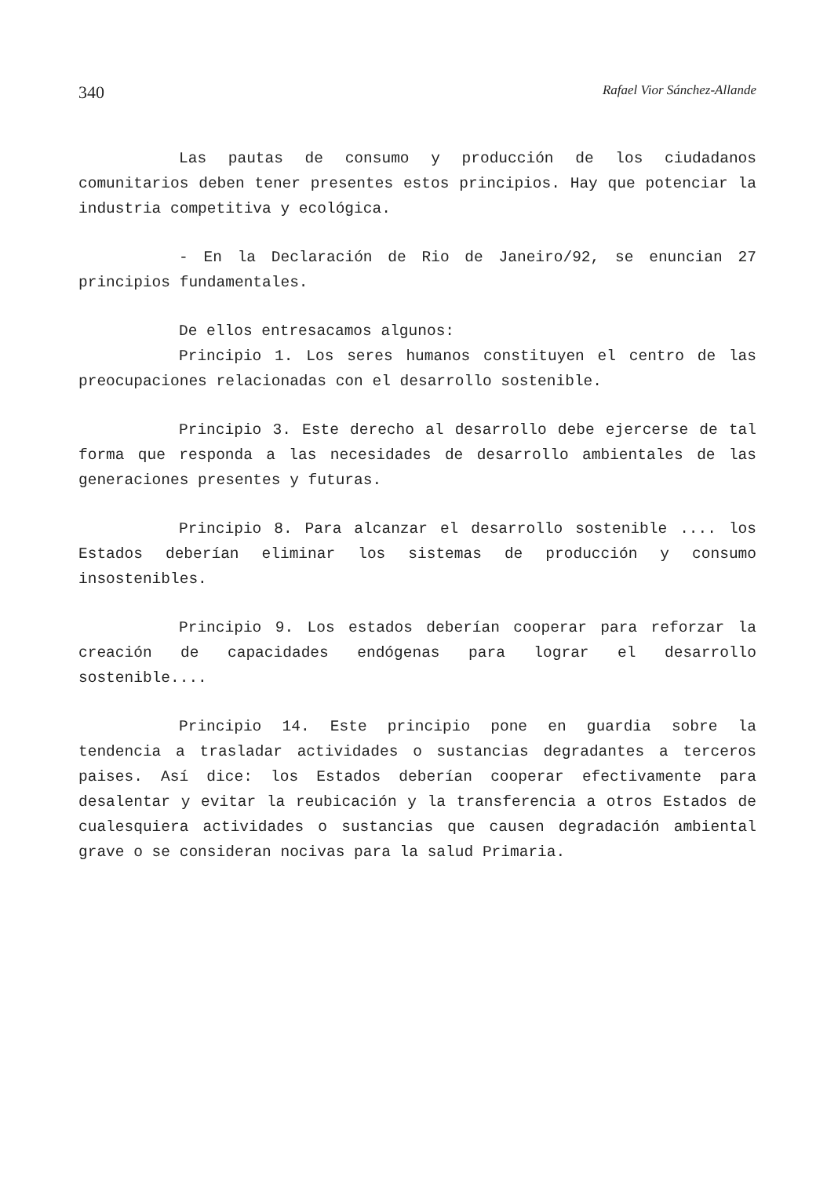340 Rafael Vior Sánchez-Allande
Las pautas de consumo y producción de los ciudadanos comunitarios deben tener presentes estos principios. Hay que potenciar la industria competitiva y ecológica.
- En la Declaración de Rio de Janeiro/92, se enuncian 27 principios fundamentales.
De ellos entresacamos algunos:
Principio 1. Los seres humanos constituyen el centro de las preocupaciones relacionadas con el desarrollo sostenible.
Principio 3. Este derecho al desarrollo debe ejercerse de tal forma que responda a las necesidades de desarrollo ambientales de las generaciones presentes y futuras.
Principio 8. Para alcanzar el desarrollo sostenible .... los Estados deberían eliminar los sistemas de producción y consumo insostenibles.
Principio 9. Los estados deberían cooperar para reforzar la creación de capacidades endógenas para lograr el desarrollo sostenible....
Principio 14. Este principio pone en guardia sobre la tendencia a trasladar actividades o sustancias degradantes a terceros paises. Así dice: los Estados deberían cooperar efectivamente para desalentar y evitar la reubicación y la transferencia a otros Estados de cualesquiera actividades o sustancias que causen degradación ambiental grave o se consideran nocivas para la salud Primaria.